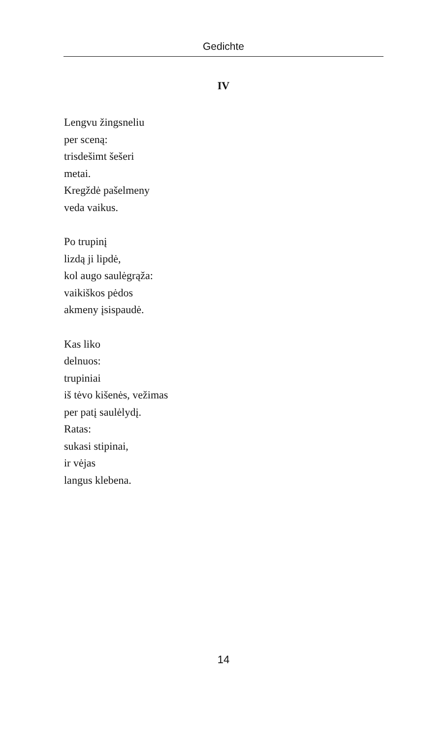Gedichte
IV
Lengvu žingsneliu
per sceną:
trisdešimt šešeri
metai.
Kregždė pašelmeny
veda vaikus.
Po trupinį
lizdą ji lipdė,
kol augo saulėgrąža:
vaikiškos pėdos
akmeny įsispaudė.
Kas liko
delnuos:
trupiniai
iš tėvo kišenės, vežimas
per patį saulėlydį.
Ratas:
sukasi stipinai,
ir vėjas
langus klebena.
14